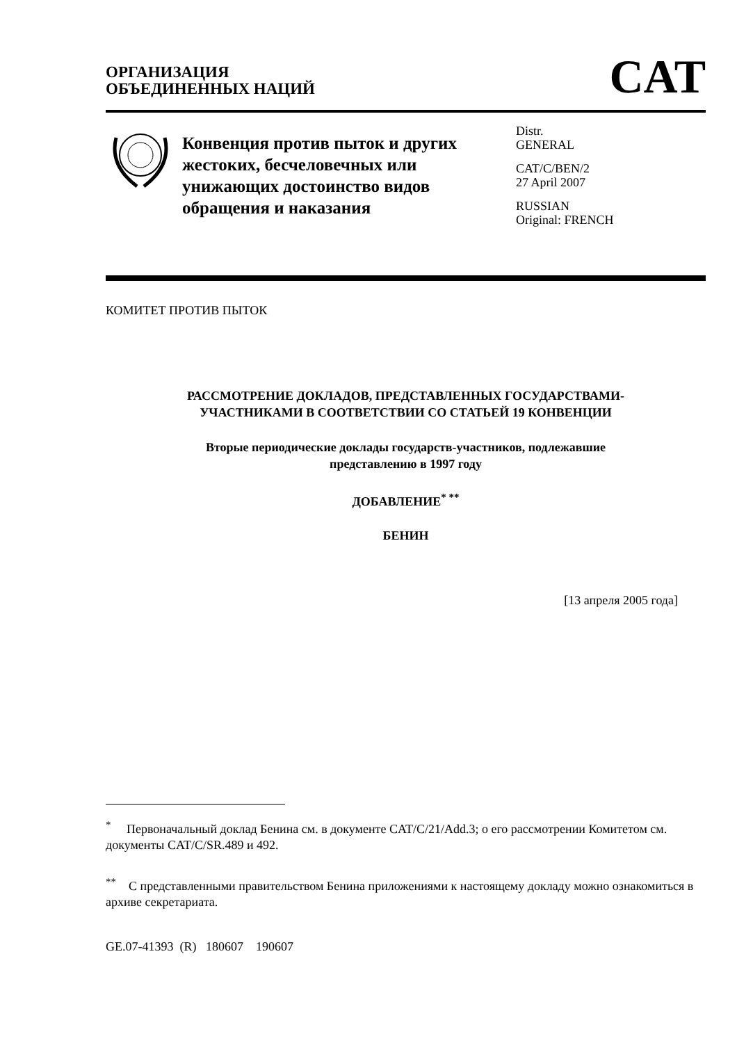ОРГАНИЗАЦИЯ
ОБЪЕДИНЕННЫХ НАЦИЙ
CAT
Конвенция против пыток и других жестоких, бесчеловечных или унижающих достоинство видов обращения и наказания
Distr.
GENERAL
CAT/C/BEN/2
27 April 2007
RUSSIAN
Original: FRENCH
КОМИТЕТ ПРОТИВ ПЫТОК
РАССМОТРЕНИЕ ДОКЛАДОВ, ПРЕДСТАВЛЕННЫХ ГОСУДАРСТВАМИ-
УЧАСТНИКАМИ В СООТВЕТСТВИИ СО СТАТЬЕЙ 19 КОНВЕНЦИИ
Вторые периодические доклады государств-участников, подлежавшие
представлению в 1997 году
ДОБАВЛЕНИЕ<sup>* **</sup>
БЕНИН
[13 апреля 2005 года]
<sup>*</sup> Первоначальный доклад Бенина см. в документе CAT/C/21/Add.3; о его рассмотрении Комитетом см. документы CAT/C/SR.489 и 492.
<sup>**</sup> С представленными правительством Бенина приложениями к настоящему докладу можно ознакомиться в архиве секретариата.
GE.07-41393 (R) 180607 190607